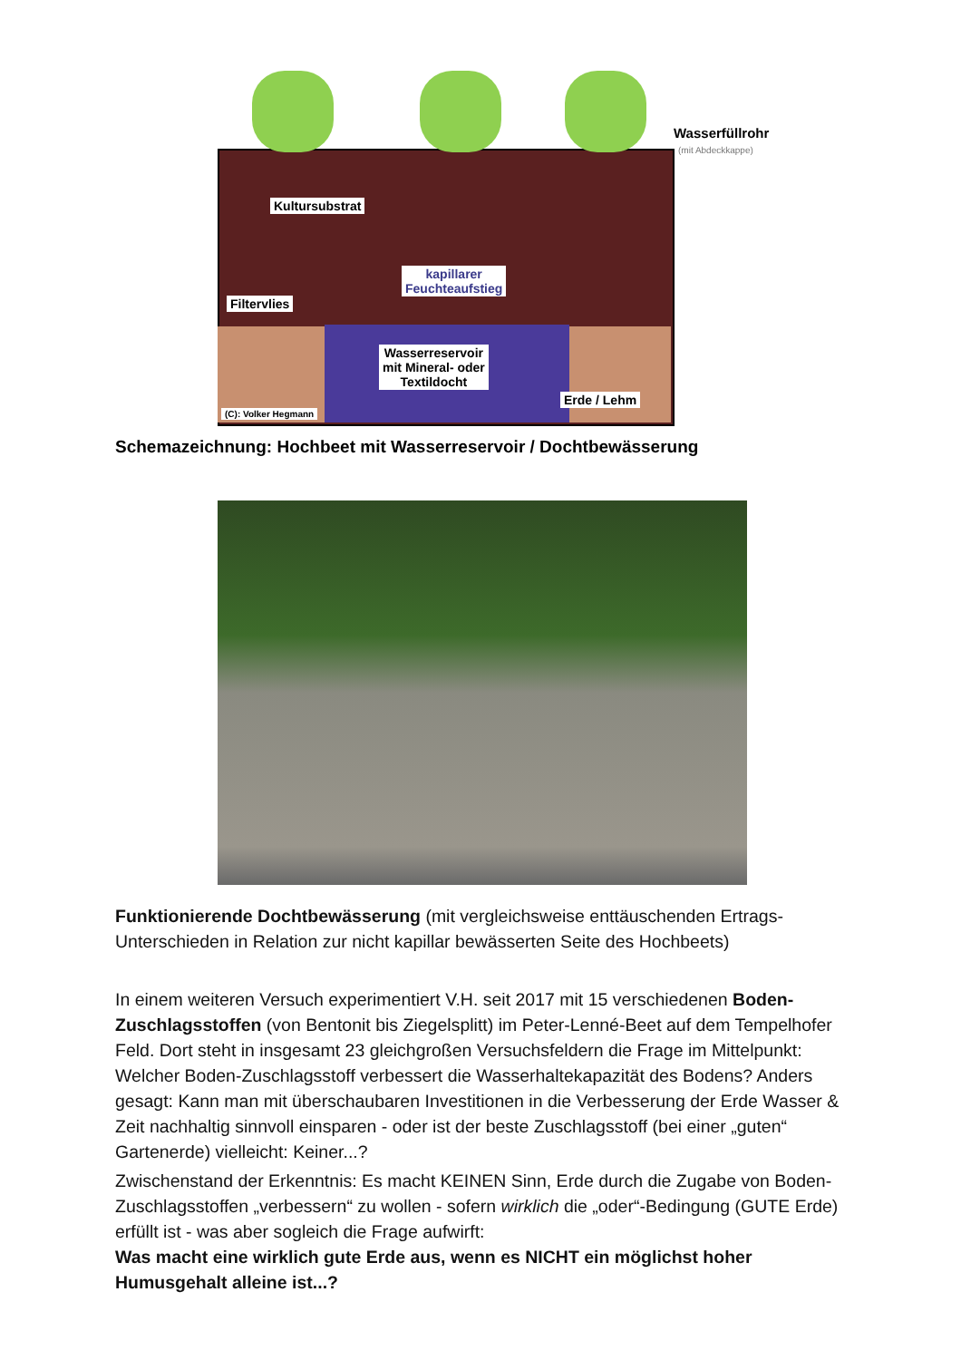Kultursubstrat
kapillarer
Feuchteaufstieg
Filtervlies
Wasserreservoir
mit Mineral- oder
Textildocht
Erde / Lehm
(C): Volker Hegmann
Wasserfüllrohr
(mit Abdeckkappe)
Schemazeichnung: Hochbeet mit Wasserreservoir / Dochtbewässerung
Funktionierende Dochtbewässerung (mit vergleichsweise enttäuschenden Ertrags-Unterschieden in Relation zur nicht kapillar bewässerten Seite des Hochbeets)
In einem weiteren Versuch experimentiert V.H. seit 2017 mit 15 verschiedenen Boden-Zuschlagsstoffen (von Bentonit bis Ziegelsplitt) im Peter-Lenné-Beet auf dem Tempelhofer Feld. Dort steht in insgesamt 23 gleichgroßen Versuchsfeldern die Frage im Mittelpunkt: Welcher Boden-Zuschlagsstoff verbessert die Wasserhaltekapazität des Bodens? Anders gesagt: Kann man mit überschaubaren Investitionen in die Verbesserung der Erde Wasser & Zeit nachhaltig sinnvoll einsparen - oder ist der beste Zuschlagsstoff (bei einer „guten“ Gartenerde) vielleicht: Keiner...?
Zwischenstand der Erkenntnis: Es macht KEINEN Sinn, Erde durch die Zugabe von Boden-Zuschlagsstoffen „verbessern“ zu wollen - sofern wirklich die „oder“-Bedingung (GUTE Erde) erfüllt ist - was aber sogleich die Frage aufwirft:
Was macht eine wirklich gute Erde aus, wenn es NICHT ein möglichst hoher Humusgehalt alleine ist...?